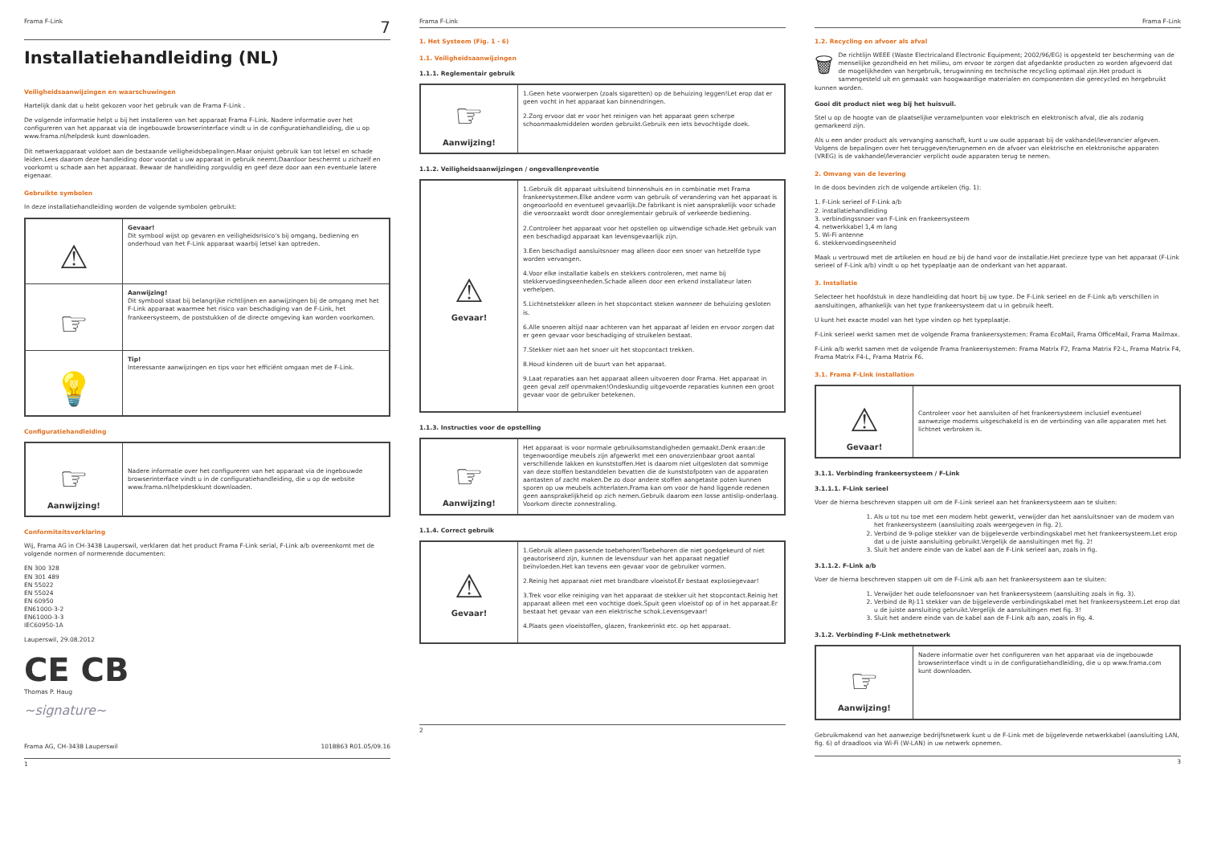Frama F-Link 7
Installatiehandleiding (NL)
Veiligheidsaanwijzingen en waarschuwingen
Hartelijk dank dat u hebt gekozen voor het gebruik van de Frama F-Link .
De volgende informatie helpt u bij het installeren van het apparaat Frama F-Link. Nadere informatie over het configureren van het apparaat via de ingebouwde browserinterface vindt u in de configuratiehandleiding, die u op www.frama.nl/helpdesk kunt downloaden.
Dit netwerkapparaat voldoet aan de bestaande veiligheidsbepalingen.Maar onjuist gebruik kan tot letsel en schade leiden.Lees daarom deze handleiding door voordat u uw apparaat in gebruik neemt.Daardoor beschermt u zichzelf en voorkomt u schade aan het apparaat. Bewaar de handleiding zorgvuldig en geef deze door aan een eventuele latere eigenaar.
Gebruikte symbolen
In deze installatiehandleiding worden de volgende symbolen gebruikt:
| ⚠ | Gevaar! Dit symbool wijst op gevaren en veiligheidsrisico's bij omgang, bediening en onderhoud van het F-Link apparaat waarbij letsel kan optreden. |
| ☞ | Aanwijzing! Dit symbool staat bij belangrijke richtlijnen en aanwijzingen bij de omgang met het F-Link apparaat waarmee het risico van beschadiging van de F-Link, het frankeersysteem, de poststukken of de directe omgeving kan worden voorkomen. |
| 💡 | Tip! Interessante aanwijzingen en tips voor het efficiënt omgaan met de F-Link. |
Configuratiehandleiding
| ☞ Aanwijzing! | Nadere informatie over het configureren van het apparaat via de ingebouwde browserinterface vindt u in de configuratiehandleiding, die u op de website www.frama.nl/helpdeskkunt downloaden. |
Conformiteitsverklaring
Wij, Frama AG in CH-3438 Lauperswil, verklaren dat het product Frama F-Link serial, F-Link a/b overeenkomt met de volgende normen of normerende documenten:
EN 300 328
EN 301 489
EN 55022
EN 55024
EN 60950
EN61000-3-2
EN61000-3-3
IEC60950-1A
Lauperswil, 29.08.2012
CE CB
Thomas P. Haug
~signature~
Frama AG, CH-3438 Lauperswil 1018863 R01.05/09.16
1
Frama F-Link
1. Het Systeem (Fig. 1 - 6)
1.1. Veiligheidsaanwijzingen
1.1.1. Reglementair gebruik
| ☞ Aanwijzing! | 1.Geen hete voorwerpen (zoals sigaretten) op de behuizing leggen!Let erop dat er geen vocht in het apparaat kan binnendringen. 2.Zorg ervoor dat er voor het reinigen van het apparaat geen scherpe schoonmaakmiddelen worden gebruikt.Gebruik een iets bevochtigde doek. |
1.1.2. Veiligheidsaanwijzingen / ongevallenpreventie
| ⚠ Gevaar! | 1.Gebruik dit apparaat uitsluitend binnenshuis en in combinatie met Frama frankeersystemen.Elke andere vorm van gebruik of verandering van het apparaat is ongeoorloofd en eventueel gevaarlijk.De fabrikant is niet aansprakelijk voor schade die veroorzaakt wordt door onreglementair gebruik of verkeerde bediening. 2.Controleer het apparaat voor het opstellen op uitwendige schade.Het gebruik van een beschadigd apparaat kan levensgevaarlijk zijn. 3.Een beschadigd aansluitsnoer mag alleen door een snoer van hetzelfde type worden vervangen. 4.Voor elke installatie kabels en stekkers controleren, met name bij stekkervoedingseenheden.Schade alleen door een erkend installateur laten verhelpen. 5.Lichtnetstekker alleen in het stopcontact steken wanneer de behuizing gesloten is. 6.Alle snoeren altijd naar achteren van het apparaat af leiden en ervoor zorgen dat er geen gevaar voor beschadiging of struikelen bestaat. 7.Stekker niet aan het snoer uit het stopcontact trekken. 8.Houd kinderen uit de buurt van het apparaat. 9.Laat reparaties aan het apparaat alleen uitvoeren door Frama. Het apparaat in geen geval zelf openmaken!Ondeskundig uitgevoerde reparaties kunnen een groot gevaar voor de gebruiker betekenen. |
1.1.3. Instructies voor de opstelling
| ☞ Aanwijzing! | Het apparaat is voor normale gebruiksomstandigheden gemaakt.Denk eraan:de tegenwoordige meubels zijn afgewerkt met een onoverzienbaar groot aantal verschillende lakken en kunststoffen.Het is daarom niet uitgesloten dat sommige van deze stoffen bestanddelen bevatten die de kunststofpoten van de apparaten aantasten of zacht maken.De zo door andere stoffen aangetaste poten kunnen sporen op uw meubels achterlaten.Frama kan om voor de hand liggende redenen geen aansprakelijkheid op zich nemen.Gebruik daarom een losse antislip-onderlaag. Voorkom directe zonnestraling. |
1.1.4. Correct gebruik
| ⚠ Gevaar! | 1.Gebruik alleen passende toebehoren!Toebehoren die niet goedgekeurd of niet geautoriseerd zijn, kunnen de levensduur van het apparaat negatief beïnvloeden.Het kan tevens een gevaar voor de gebruiker vormen. 2.Reinig het apparaat niet met brandbare vloeistof.Er bestaat explosiegevaar! 3.Trek voor elke reiniging van het apparaat de stekker uit het stopcontact.Reinig het apparaat alleen met een vochtige doek.Spuit geen vloeistof op of in het apparaat.Er bestaat het gevaar van een elektrische schok.Levensgevaar! 4.Plaats geen vloeistoffen, glazen, frankeerinkt etc. op het apparaat. |
2
Frama F-Link
1.2. Recycling en afvoer als afval
🗑 De richtlijn WEEE (Waste Electricaland Electronic Equipment; 2002/96/EG) is opgesteld ter bescherming van de menselijke gezondheid en het milieu, om ervoor te zorgen dat afgedankte producten zo worden afgevoerd dat de mogelijkheden van hergebruik, terugwinning en technische recycling optimaal zijn.Het product is samengesteld uit en gemaakt van hoogwaardige materialen en componenten die gerecycled en hergebruikt kunnen worden.
Gooi dit product niet weg bij het huisvuil.
Stel u op de hoogte van de plaatselijke verzamelpunten voor elektrisch en elektronisch afval, die als zodanig gemarkeerd zijn.
Als u een ander product als vervanging aanschaft, kunt u uw oude apparaat bij de vakhandel/leverancier afgeven. Volgens de bepalingen over het teruggeven/terugnemen en de afvoer van elektrische en elektronische apparaten (VREG) is de vakhandel/leverancier verplicht oude apparaten terug te nemen.
2. Omvang van de levering
In de doos bevinden zich de volgende artikelen (fig. 1):
1. F-Link serieel of F-Link a/b
2. installatiehandleiding
3. verbindingssnoer van F-Link en frankeersysteem
4. netwerkkabel 1,4 m lang
5. Wi-Fi antenne
6. stekkervoedingseenheid
Maak u vertrouwd met de artikelen en houd ze bij de hand voor de installatie.Het precieze type van het apparaat (F-Link serieel of F-Link a/b) vindt u op het typeplaatje aan de onderkant van het apparaat.
3. Installatie
Selecteer het hoofdstuk in deze handleiding dat hoort bij uw type. De F-Link serieel en de F-Link a/b verschillen in aansluitingen, afhankelijk van het type frankeersysteem dat u in gebruik heeft.
U kunt het exacte model van het type vinden op het typeplaatje.
F-Link serieel werkt samen met de volgende Frama frankeersystemen: Frama EcoMail, Frama OfficeMail, Frama Mailmax.
F-Link a/b werkt samen met de volgende Frama frankeersystemen: Frama Matrix F2, Frama Matrix F2-L, Frama Matrix F4, Frama Matrix F4-L, Frama Matrix F6.
3.1. Frama F-Link installation
| ⚠ Gevaar! | Controleer voor het aansluiten of het frankeersysteem inclusief eventueel aanwezige modems uitgeschakeld is en de verbinding van alle apparaten met het lichtnet verbroken is. |
3.1.1. Verbinding frankeersysteem / F-Link
3.1.1.1. F-Link serieel
Voer de hierna beschreven stappen uit om de F-Link serieel aan het frankeersysteem aan te sluiten:
1. Als u tot nu toe met een modem hebt gewerkt, verwijder dan het aansluitsnoer van de modem van het frankeersysteem (aansluiting zoals weergegeven in fig. 2).
2. Verbind de 9-polige stekker van de bijgeleverde verbindingskabel met het frankeersysteem.Let erop dat u de juiste aansluiting gebruikt.Vergelijk de aansluitingen met fig. 2!
3. Sluit het andere einde van de kabel aan de F-Link serieel aan, zoals in fig.
3.1.1.2. F-Link a/b
Voer de hierna beschreven stappen uit om de F-Link a/b aan het frankeersysteem aan te sluiten:
1. Verwijder het oude telefoonsnoer van het frankeersysteem (aansluiting zoals in fig. 3).
2. Verbind de RJ-11 stekker van de bijgeleverde verbindingskabel met het frankeersysteem.Let erop dat u de juiste aansluiting gebruikt.Vergelijk de aansluitingen met fig. 3!
3. Sluit het andere einde van de kabel aan de F-Link a/b aan, zoals in fig. 4.
3.1.2. Verbinding F-Link methetnetwerk
| ☞ Aanwijzing! | Nadere informatie over het configureren van het apparaat via de ingebouwde browserinterface vindt u in de configuratiehandleiding, die u op www.frama.com kunt downloaden. |
Gebruikmakend van het aanwezige bedrijfsnetwerk kunt u de F-Link met de bijgeleverde netwerkkabel (aansluiting LAN, fig. 6) of draadloos via Wi-Fi (W-LAN) in uw netwerk opnemen.
3